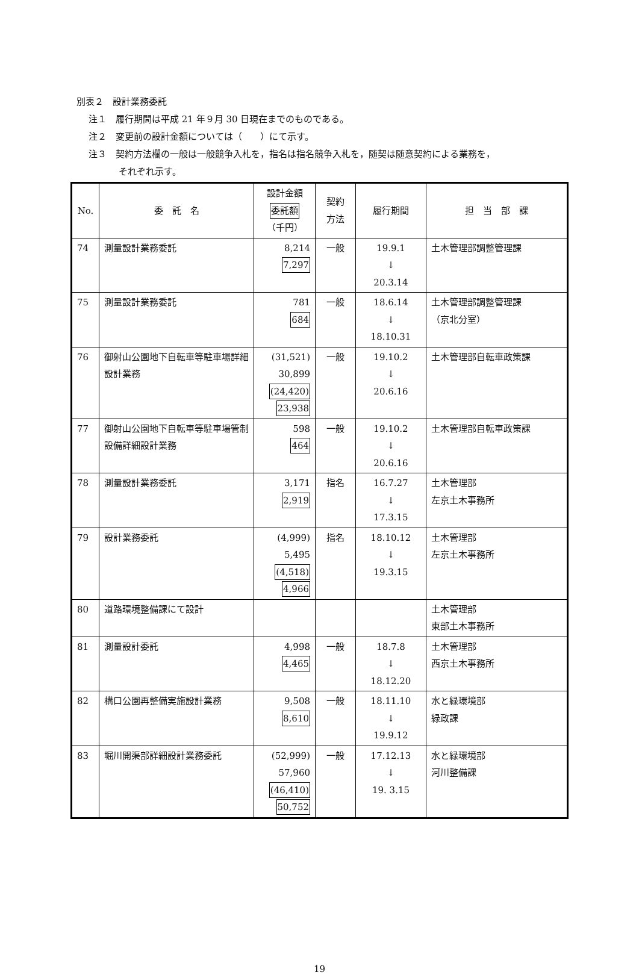別表２　設計業務委託
注１　履行期間は平成 21 年９月 30 日現在までのものである。
注２　変更前の設計金額については（　　）にて示す。
注３　契約方法欄の一般は一般競争入札を，指名は指名競争入札を，随契は随意契約による業務を，
それぞれ示す。
| No. | 委 託 名 | 設計金額 委託額 （千円） | 契約 方法 | 履行期間 | 担 当 部 課 |
| --- | --- | --- | --- | --- | --- |
| 74 | 測量設計業務委託 | 8,214 7,297 | 一般 | 19.9.1 ↓ 20.3.14 | 土木管理部調整管理課 |
| 75 | 測量設計業務委託 | 781 684 | 一般 | 18.6.14 ↓ 18.10.31 | 土木管理部調整管理課 （京北分室） |
| 76 | 御射山公園地下自転車等駐車場詳細設計業務 | (31,521) 30,899 (24,420) 23,938 | 一般 | 19.10.2 ↓ 20.6.16 | 土木管理部自転車政策課 |
| 77 | 御射山公園地下自転車等駐車場管制設備詳細設計業務 | 598 464 | 一般 | 19.10.2 ↓ 20.6.16 | 土木管理部自転車政策課 |
| 78 | 測量設計業務委託 | 3,171 2,919 | 指名 | 16.7.27 ↓ 17.3.15 | 土木管理部 左京土木事務所 |
| 79 | 設計業務委託 | (4,999) 5,495 (4,518) 4,966 | 指名 | 18.10.12 ↓ 19.3.15 | 土木管理部 左京土木事務所 |
| 80 | 道路環境整備課にて設計 | | | | 土木管理部 東部土木事務所 |
| 81 | 測量設計委託 | 4,998 4,465 | 一般 | 18.7.8 ↓ 18.12.20 | 土木管理部 西京土木事務所 |
| 82 | 構口公園再整備実施設計業務 | 9,508 8,610 | 一般 | 18.11.10 ↓ 19.9.12 | 水と緑環境部 緑政課 |
| 83 | 堀川開渠部詳細設計業務委託 | (52,999) 57,960 (46,410) 50,752 | 一般 | 17.12.13 ↓ 19. 3.15 | 水と緑環境部 河川整備課 |
19